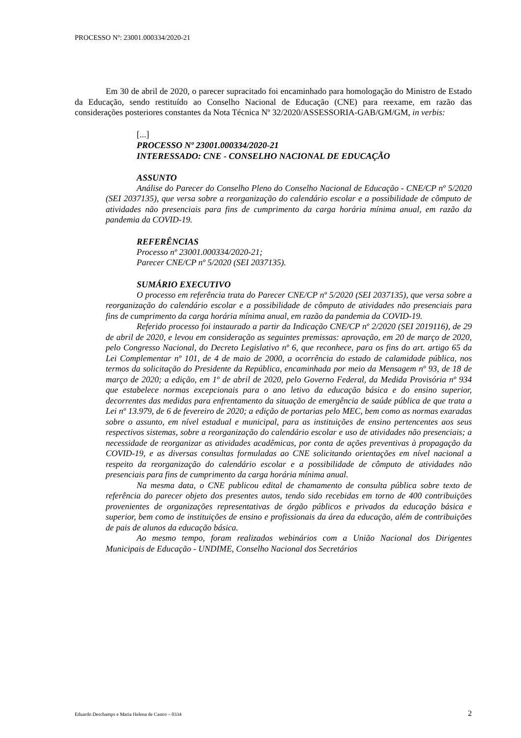PROCESSO Nº: 23001.000334/2020-21
Em 30 de abril de 2020, o parecer supracitado foi encaminhado para homologação do Ministro de Estado da Educação, sendo restituído ao Conselho Nacional de Educação (CNE) para reexame, em razão das considerações posteriores constantes da Nota Técnica Nº 32/2020/ASSESSORIA-GAB/GM/GM, in verbis:
[...]
PROCESSO Nº 23001.000334/2020-21
INTERESSADO: CNE - CONSELHO NACIONAL DE EDUCAÇÃO
ASSUNTO
Análise do Parecer do Conselho Pleno do Conselho Nacional de Educação - CNE/CP nº 5/2020 (SEI 2037135), que versa sobre a reorganização do calendário escolar e a possibilidade de cômputo de atividades não presenciais para fins de cumprimento da carga horária mínima anual, em razão da pandemia da COVID-19.
REFERÊNCIAS
Processo nº 23001.000334/2020-21;
Parecer CNE/CP nº 5/2020 (SEI 2037135).
SUMÁRIO EXECUTIVO
O processo em referência trata do Parecer CNE/CP nº 5/2020 (SEI 2037135), que versa sobre a reorganização do calendário escolar e a possibilidade de cômputo de atividades não presenciais para fins de cumprimento da carga horária mínima anual, em razão da pandemia da COVID-19.
Referido processo foi instaurado a partir da Indicação CNE/CP nº 2/2020 (SEI 2019116), de 29 de abril de 2020, e levou em consideração as seguintes premissas: aprovação, em 20 de março de 2020, pelo Congresso Nacional, do Decreto Legislativo nº 6, que reconhece, para os fins do art. artigo 65 da Lei Complementar nº 101, de 4 de maio de 2000, a ocorrência do estado de calamidade pública, nos termos da solicitação do Presidente da República, encaminhada por meio da Mensagem nº 93, de 18 de março de 2020; a edição, em 1º de abril de 2020, pelo Governo Federal, da Medida Provisória nº 934 que estabelece normas excepcionais para o ano letivo da educação básica e do ensino superior, decorrentes das medidas para enfrentamento da situação de emergência de saúde pública de que trata a Lei nº 13.979, de 6 de fevereiro de 2020; a edição de portarias pelo MEC, bem como as normas exaradas sobre o assunto, em nível estadual e municipal, para as instituições de ensino pertencentes aos seus respectivos sistemas, sobre a reorganização do calendário escolar e uso de atividades não presenciais; a necessidade de reorganizar as atividades acadêmicas, por conta de ações preventivas à propagação da COVID-19, e as diversas consultas formuladas ao CNE solicitando orientações em nível nacional a respeito da reorganização do calendário escolar e a possibilidade de cômputo de atividades não presenciais para fins de cumprimento da carga horária mínima anual.
Na mesma data, o CNE publicou edital de chamamento de consulta pública sobre texto de referência do parecer objeto dos presentes autos, tendo sido recebidas em torno de 400 contribuições provenientes de organizações representativas de órgão públicos e privados da educação básica e superior, bem como de instituições de ensino e profissionais da área da educação, além de contribuições de pais de alunos da educação básica.
Ao mesmo tempo, foram realizados webinários com a União Nacional dos Dirigentes Municipais de Educação - UNDIME, Conselho Nacional dos Secretários
Eduardo Deschamps e Maria Helena de Castro – 0334 2